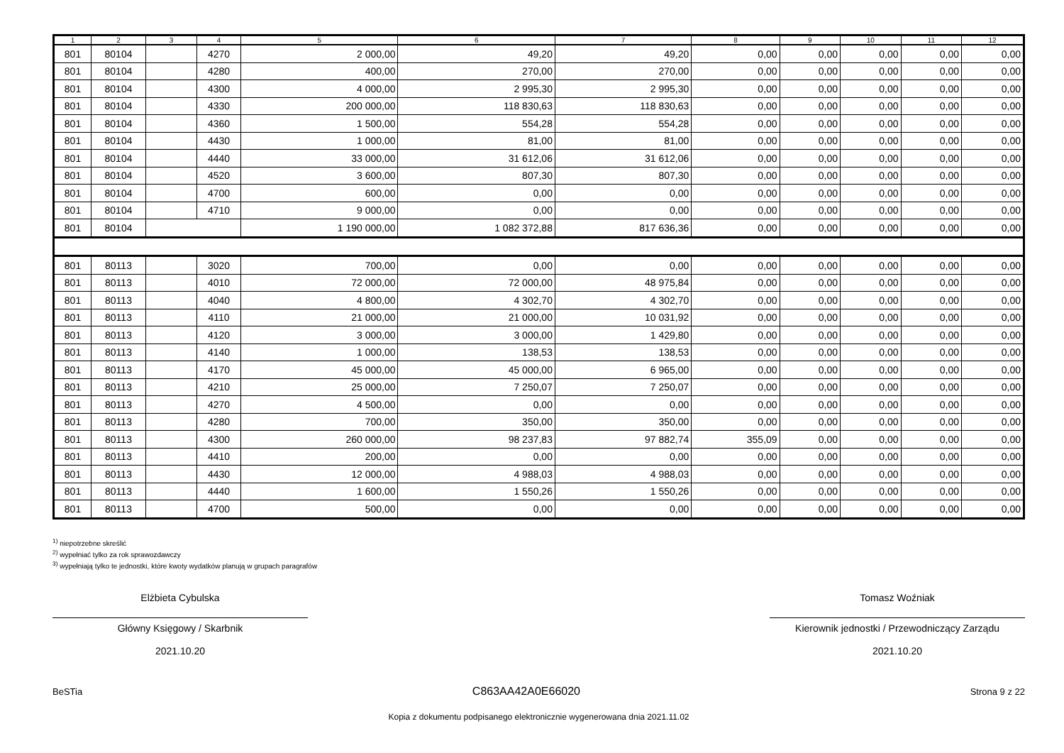| 1 | 2 | 3 | 4 | 5 | 6 | 7 | 8 | 9 | 10 | 11 | 12 |
| --- | --- | --- | --- | --- | --- | --- | --- | --- | --- | --- | --- |
| 801 | 80104 | | 4270 | 2 000,00 | 49,20 | 49,20 | 0,00 | 0,00 | 0,00 | 0,00 | 0,00 |
| 801 | 80104 | | 4280 | 400,00 | 270,00 | 270,00 | 0,00 | 0,00 | 0,00 | 0,00 | 0,00 |
| 801 | 80104 | | 4300 | 4 000,00 | 2 995,30 | 2 995,30 | 0,00 | 0,00 | 0,00 | 0,00 | 0,00 |
| 801 | 80104 | | 4330 | 200 000,00 | 118 830,63 | 118 830,63 | 0,00 | 0,00 | 0,00 | 0,00 | 0,00 |
| 801 | 80104 | | 4360 | 1 500,00 | 554,28 | 554,28 | 0,00 | 0,00 | 0,00 | 0,00 | 0,00 |
| 801 | 80104 | | 4430 | 1 000,00 | 81,00 | 81,00 | 0,00 | 0,00 | 0,00 | 0,00 | 0,00 |
| 801 | 80104 | | 4440 | 33 000,00 | 31 612,06 | 31 612,06 | 0,00 | 0,00 | 0,00 | 0,00 | 0,00 |
| 801 | 80104 | | 4520 | 3 600,00 | 807,30 | 807,30 | 0,00 | 0,00 | 0,00 | 0,00 | 0,00 |
| 801 | 80104 | | 4700 | 600,00 | 0,00 | 0,00 | 0,00 | 0,00 | 0,00 | 0,00 | 0,00 |
| 801 | 80104 | | 4710 | 9 000,00 | 0,00 | 0,00 | 0,00 | 0,00 | 0,00 | 0,00 | 0,00 |
| 801 | 80104 | | | 1 190 000,00 | 1 082 372,88 | 817 636,36 | 0,00 | 0,00 | 0,00 | 0,00 | 0,00 |
| 801 | 80113 | | 3020 | 700,00 | 0,00 | 0,00 | 0,00 | 0,00 | 0,00 | 0,00 | 0,00 |
| 801 | 80113 | | 4010 | 72 000,00 | 72 000,00 | 48 975,84 | 0,00 | 0,00 | 0,00 | 0,00 | 0,00 |
| 801 | 80113 | | 4040 | 4 800,00 | 4 302,70 | 4 302,70 | 0,00 | 0,00 | 0,00 | 0,00 | 0,00 |
| 801 | 80113 | | 4110 | 21 000,00 | 21 000,00 | 10 031,92 | 0,00 | 0,00 | 0,00 | 0,00 | 0,00 |
| 801 | 80113 | | 4120 | 3 000,00 | 3 000,00 | 1 429,80 | 0,00 | 0,00 | 0,00 | 0,00 | 0,00 |
| 801 | 80113 | | 4140 | 1 000,00 | 138,53 | 138,53 | 0,00 | 0,00 | 0,00 | 0,00 | 0,00 |
| 801 | 80113 | | 4170 | 45 000,00 | 45 000,00 | 6 965,00 | 0,00 | 0,00 | 0,00 | 0,00 | 0,00 |
| 801 | 80113 | | 4210 | 25 000,00 | 7 250,07 | 7 250,07 | 0,00 | 0,00 | 0,00 | 0,00 | 0,00 |
| 801 | 80113 | | 4270 | 4 500,00 | 0,00 | 0,00 | 0,00 | 0,00 | 0,00 | 0,00 | 0,00 |
| 801 | 80113 | | 4280 | 700,00 | 350,00 | 350,00 | 0,00 | 0,00 | 0,00 | 0,00 | 0,00 |
| 801 | 80113 | | 4300 | 260 000,00 | 98 237,83 | 97 882,74 | 355,09 | 0,00 | 0,00 | 0,00 | 0,00 |
| 801 | 80113 | | 4410 | 200,00 | 0,00 | 0,00 | 0,00 | 0,00 | 0,00 | 0,00 | 0,00 |
| 801 | 80113 | | 4430 | 12 000,00 | 4 988,03 | 4 988,03 | 0,00 | 0,00 | 0,00 | 0,00 | 0,00 |
| 801 | 80113 | | 4440 | 1 600,00 | 1 550,26 | 1 550,26 | 0,00 | 0,00 | 0,00 | 0,00 | 0,00 |
| 801 | 80113 | | 4700 | 500,00 | 0,00 | 0,00 | 0,00 | 0,00 | 0,00 | 0,00 | 0,00 |
<sup>1)</sup> niepotrzebne skreślić
<sup>2)</sup> wypełniać tylko za rok sprawozdawczy
<sup>3)</sup> wypełniają tylko te jednostki, które kwoty wydatków planują w grupach paragrafów
Elżbieta Cybulska
Główny Księgowy / Skarbnik
2021.10.20
Tomasz Woźniak
Kierownik jednostki / Przewodniczący Zarządu
2021.10.20
BeSTia C863AA42A0E66020 Strona 9 z 22
Kopia z dokumentu podpisanego elektronicznie wygenerowana dnia 2021.11.02